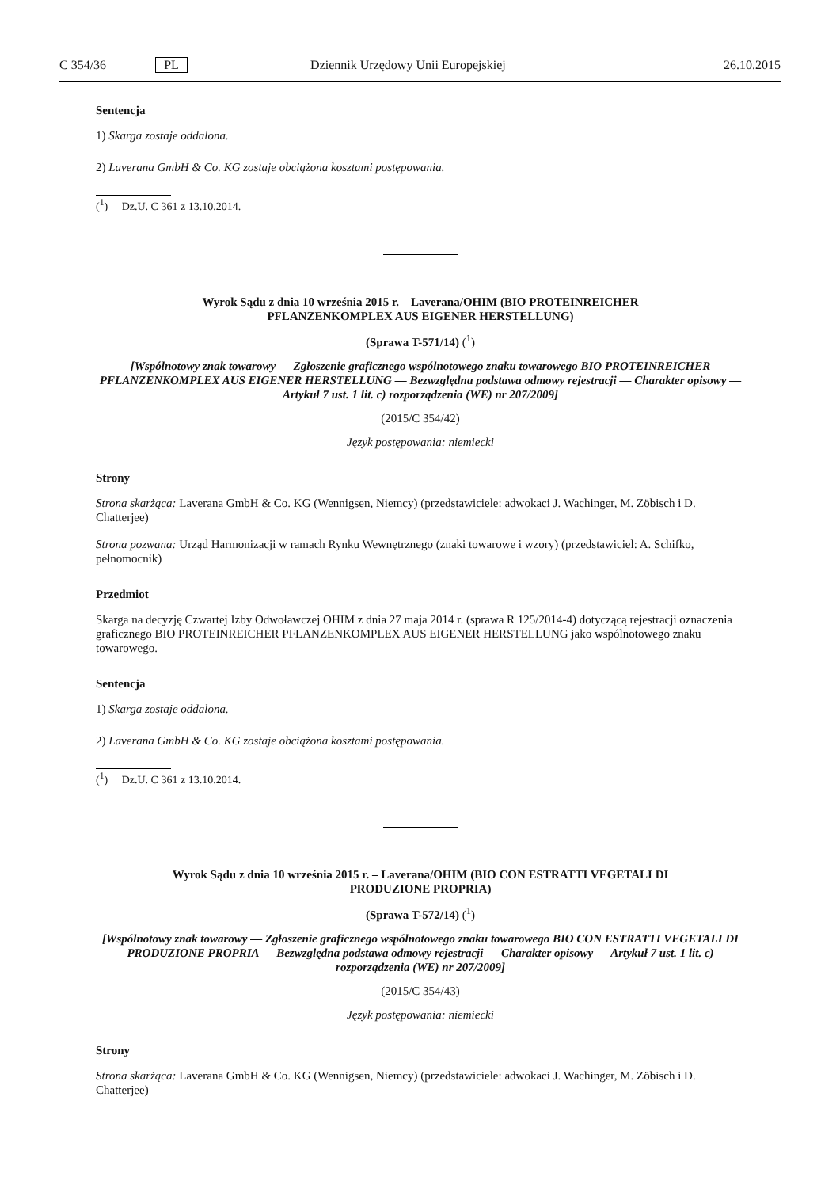C 354/36 PL Dziennik Urzędowy Unii Europejskiej 26.10.2015
Sentencja
1) Skarga zostaje oddalona.
2) Laverana GmbH & Co. KG zostaje obciążona kosztami postępowania.
(<sup>1</sup>) Dz.U. C 361 z 13.10.2014.
Wyrok Sądu z dnia 10 września 2015 r. – Laverana/OHIM (BIO PROTEINREICHER
PFLANZENKOMPLEX AUS EIGENER HERSTELLUNG)
(Sprawa T-571/14) (<sup>1</sup>)
[Wspólnotowy znak towarowy — Zgłoszenie graficznego wspólnotowego znaku towarowego BIO PROTEINREICHER PFLANZENKOMPLEX AUS EIGENER HERSTELLUNG — Bezwzględna podstawa odmowy rejestracji — Charakter opisowy — Artykuł 7 ust. 1 lit. c) rozporządzenia (WE) nr 207/2009]
(2015/C 354/42)
Język postępowania: niemiecki
Strony
Strona skarżąca: Laverana GmbH & Co. KG (Wennigsen, Niemcy) (przedstawiciele: adwokaci J. Wachinger, M. Zöbisch i D. Chatterjee)
Strona pozwana: Urząd Harmonizacji w ramach Rynku Wewnętrznego (znaki towarowe i wzory) (przedstawiciel: A. Schifko, pełnomocnik)
Przedmiot
Skarga na decyzję Czwartej Izby Odwoławczej OHIM z dnia 27 maja 2014 r. (sprawa R 125/2014-4) dotyczącą rejestracji oznaczenia graficznego BIO PROTEINREICHER PFLANZENKOMPLEX AUS EIGENER HERSTELLUNG jako wspólnotowego znaku towarowego.
Sentencja
1) Skarga zostaje oddalona.
2) Laverana GmbH & Co. KG zostaje obciążona kosztami postępowania.
(<sup>1</sup>) Dz.U. C 361 z 13.10.2014.
Wyrok Sądu z dnia 10 września 2015 r. – Laverana/OHIM (BIO CON ESTRATTI VEGETALI DI
PRODUZIONE PROPRIA)
(Sprawa T-572/14) (<sup>1</sup>)
[Wspólnotowy znak towarowy — Zgłoszenie graficznego wspólnotowego znaku towarowego BIO CON ESTRATTI VEGETALI DI PRODUZIONE PROPRIA — Bezwzględna podstawa odmowy rejestracji — Charakter opisowy — Artykuł 7 ust. 1 lit. c) rozporządzenia (WE) nr 207/2009]
(2015/C 354/43)
Język postępowania: niemiecki
Strony
Strona skarżąca: Laverana GmbH & Co. KG (Wennigsen, Niemcy) (przedstawiciele: adwokaci J. Wachinger, M. Zöbisch i D. Chatterjee)